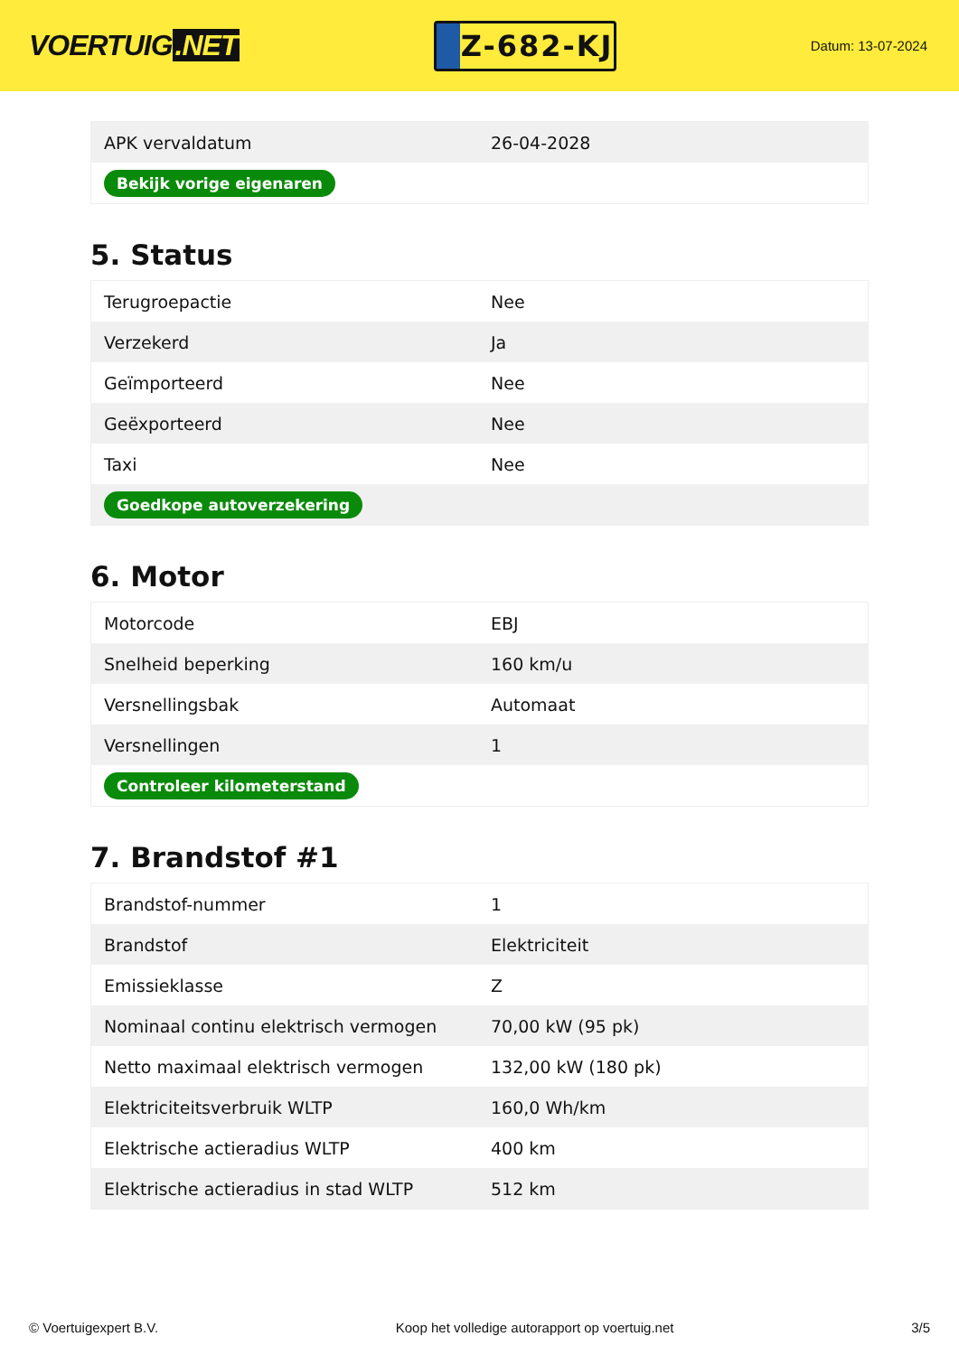VOERTUIG.NET
Z-682-KJ
Datum: 13-07-2024
| APK vervaldatum | 26-04-2028 |
| Bekijk vorige eigenaren | |
5. Status
| Terugroepactie | Nee |
| Verzekerd | Ja |
| Geïmporteerd | Nee |
| Geëxporteerd | Nee |
| Taxi | Nee |
| Goedkope autoverzekering | |
6. Motor
| Motorcode | EBJ |
| Snelheid beperking | 160 km/u |
| Versnellingsbak | Automaat |
| Versnellingen | 1 |
| Controleer kilometerstand | |
7. Brandstof #1
| Brandstof-nummer | 1 |
| Brandstof | Elektriciteit |
| Emissieklasse | Z |
| Nominaal continu elektrisch vermogen | 70,00 kW (95 pk) |
| Netto maximaal elektrisch vermogen | 132,00 kW (180 pk) |
| Elektriciteitsverbruik WLTP | 160,0 Wh/km |
| Elektrische actieradius WLTP | 400 km |
| Elektrische actieradius in stad WLTP | 512 km |
© Voertuigexpert B.V. Koop het volledige autorapport op voertuig.net 3/5